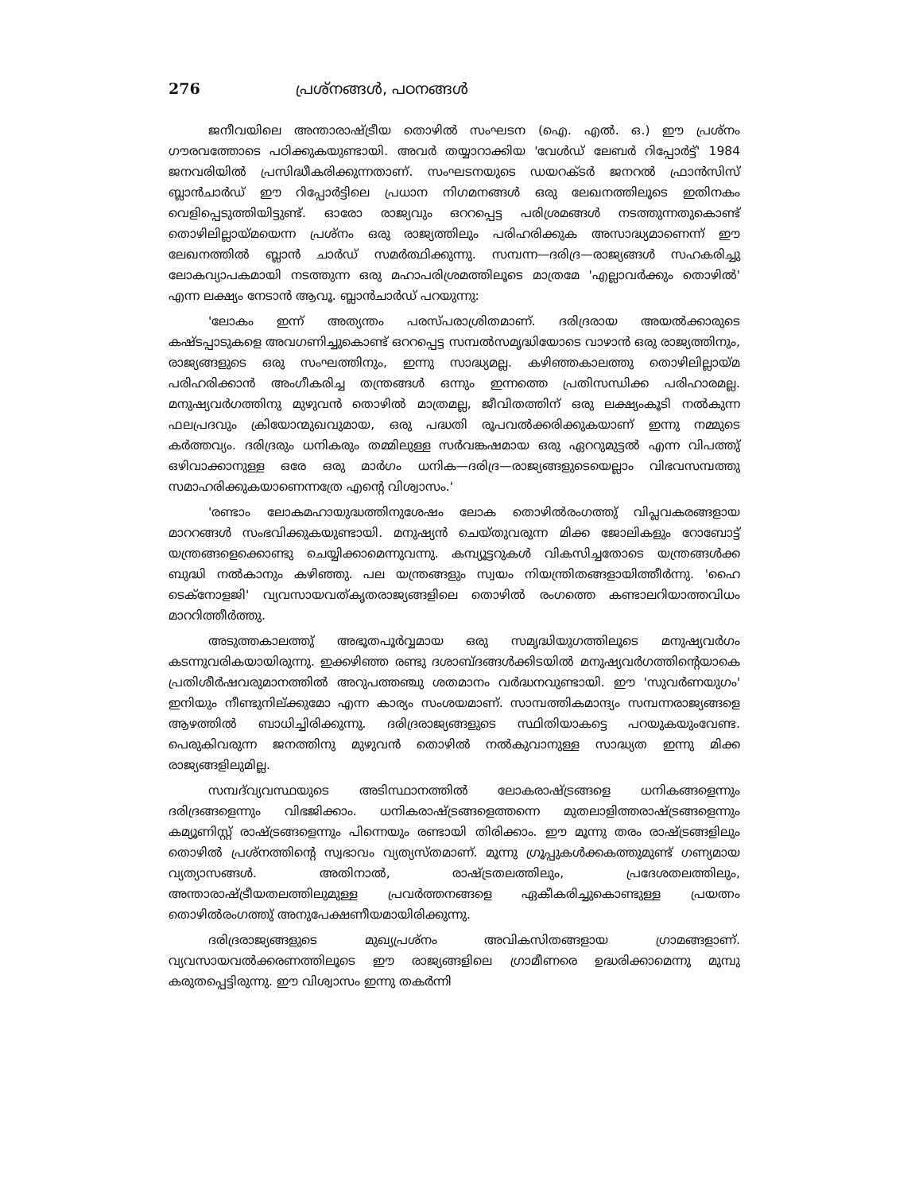276 പ്രശ്നങ്ങൾ, പഠനങ്ങൾ
ജനീവയിലെ അന്താരാഷ്ട്രീയ തൊഴിൽ സംഘടന (ഐ. എൽ. ഒ.) ഈ പ്രശ്നം ഗൗരവത്തോടെ പഠിക്കുകയുണ്ടായി. അവർ തയ്യാറാക്കിയ 'വേൾഡ് ലേബർ റിപ്പോർട്ട്' 1984 ജനവരിയിൽ പ്രസിദ്ധീകരിക്കുന്നതാണ്. സംഘടനയുടെ ഡയറക്ടർ ജനറൽ ഫ്രാൻസിസ് ബ്ലാൻചാർഡ് ഈ റിപ്പോർട്ടിലെ പ്രധാന നിഗമനങ്ങൾ ഒരു ലേഖനത്തിലൂടെ ഇതിനകം വെളിപ്പെടുത്തിയിട്ടുണ്ട്. ഓരോ രാജ്യവും ഒററപ്പെട്ട പരിശ്രമങ്ങൾ നടത്തുന്നതുകൊണ്ട് തൊഴിലില്ലായ്മയെന്ന പ്രശ്നം ഒരു രാജ്യത്തിലും പരിഹരിക്കുക അസാദ്ധ്യമാണെന്ന് ഈ ലേഖനത്തിൽ ബ്ലാൻ ചാർഡ് സമർത്ഥിക്കുന്നു. സമ്പന്ന—ദരിദ്ര—രാജ്യങ്ങൾ സഹകരിച്ചു ലോകവ്യാപകമായി നടത്തുന്ന ഒരു മഹാപരിശ്രമത്തിലൂടെ മാത്രമേ 'എല്ലാവർക്കും തൊഴിൽ' എന്ന ലക്ഷ്യം നേടാൻ ആവൂ. ബ്ലാൻചാർഡ് പറയുന്നു:
'ലോകം ഇന്ന് അത്യന്തം പരസ്പരാശ്രിതമാണ്. ദരിദ്രരായ അയൽക്കാരുടെ കഷ്ടപ്പാടുകളെ അവഗണിച്ചുകൊണ്ട് ഒററപ്പെട്ട സമ്പൽസമൃദ്ധിയോടെ വാഴാൻ ഒരു രാജ്യത്തിനും, രാജ്യങ്ങളുടെ ഒരു സംഘത്തിനും, ഇന്നു സാദ്ധ്യമല്ല. കഴിഞ്ഞകാലത്തു തൊഴിലില്ലായ്മ പരിഹരിക്കാൻ അംഗീകരിച്ച തന്ത്രങ്ങൾ ഒന്നും ഇന്നത്തെ പ്രതിസന്ധിക്ക പരിഹാരമല്ല. മനുഷ്യവർഗത്തിനു മുഴുവൻ തൊഴിൽ മാത്രമല്ല, ജീവിതത്തിന് ഒരു ലക്ഷ്യംകൂടി നൽകുന്ന ഫലപ്രദവും ക്രിയോന്മുഖവുമായ, ഒരു പദ്ധതി രൂപവൽക്കരിക്കുകയാണ് ഇന്നു നമ്മുടെ കർത്തവ്യം. ദരിദ്രരും ധനികരും തമ്മിലുള്ള സർവങ്കഷമായ ഒരു ഏററുമുട്ടൽ എന്ന വിപത്തു് ഒഴിവാക്കാനുള്ള ഒരേ ഒരു മാർഗം ധനിക—ദരിദ്ര—രാജ്യങ്ങളുടെയെല്ലാം വിഭവസമ്പത്തു സമാഹരിക്കുകയാണെന്നത്രേ എന്റെ വിശ്വാസം.'
'രണ്ടാം ലോകമഹായുദ്ധത്തിനുശേഷം ലോക തൊഴിൽരംഗത്തു് വിപ്ലവകരങ്ങളായ മാററങ്ങൾ സംഭവിക്കുകയുണ്ടായി. മനുഷ്യൻ ചെയ്തുവരുന്ന മിക്ക ജോലികളും റോബോട്ട് യന്ത്രങ്ങളെക്കൊണ്ടു ചെയ്യിക്കാമെന്നുവന്നു. കമ്പ്യൂട്ടറുകൾ വികസിച്ചതോടെ യന്ത്രങ്ങൾക്ക ബുദ്ധി നൽകാനും കഴിഞ്ഞു. പല യന്ത്രങ്ങളും സ്വയം നിയന്ത്രിതങ്ങളായിത്തീർന്നു. 'ഹൈ ടെക്നോളജി' വ്യവസായവത്കൃതരാജ്യങ്ങളിലെ തൊഴിൽ രംഗത്തെ കണ്ടാലറിയാത്തവിധം മാററിത്തീർത്തു.
അടുത്തകാലത്തു് അഭൂതപൂർവ്വമായ ഒരു സമൃദ്ധിയുഗത്തിലൂടെ മനുഷ്യവർഗം കടന്നുവരികയായിരുന്നു. ഇക്കഴിഞ്ഞ രണ്ടു ദശാബ്ദങ്ങൾക്കിടയിൽ മനുഷ്യവർഗത്തിന്റെയാകെ പ്രതിശീർഷവരുമാനത്തിൽ അറുപത്തഞ്ചു ശതമാനം വർദ്ധനവുണ്ടായി. ഈ 'സുവർണയുഗം' ഇനിയും നീണ്ടുനില്ക്കുമോ എന്ന കാര്യം സംശയമാണ്. സാമ്പത്തികമാന്ദ്യം സമ്പന്നരാജ്യങ്ങളെ ആഴത്തിൽ ബാധിച്ചിരിക്കുന്നു. ദരിദ്രരാജ്യങ്ങളുടെ സ്ഥിതിയാകട്ടെ പറയുകയുംവേണ്ട. പെരുകിവരുന്ന ജനത്തിനു മുഴുവൻ തൊഴിൽ നൽകുവാനുള്ള സാദ്ധ്യത ഇന്നു മിക്ക രാജ്യങ്ങളിലുമില്ല.
സമ്പദ്‌വ്യവസ്ഥയുടെ അടിസ്ഥാനത്തിൽ ലോകരാഷ്ട്രങ്ങളെ ധനികങ്ങളെന്നും ദരിദ്രങ്ങളെന്നും വിഭജിക്കാം. ധനികരാഷ്ട്രങ്ങളെത്തന്നെ മുതലാളിത്തരാഷ്ട്രങ്ങളെന്നും കമ്യൂണിസ്റ്റ് രാഷ്ട്രങ്ങളെന്നും പിന്നെയും രണ്ടായി തിരിക്കാം. ഈ മൂന്നു തരം രാഷ്ട്രങ്ങളിലും തൊഴിൽ പ്രശ്നത്തിന്റെ സ്വഭാവം വ്യത്യസ്തമാണ്. മൂന്നു ഗ്രൂപ്പുകൾക്കകത്തുമുണ്ട് ഗണ്യമായ വ്യത്യാസങ്ങൾ. അതിനാൽ, രാഷ്ട്രതലത്തിലും, പ്രദേശതലത്തിലും, അന്താരാഷ്ട്രീയതലത്തിലുമുള്ള പ്രവർത്തനങ്ങളെ ഏകീകരിച്ചുകൊണ്ടുള്ള പ്രയത്നം തൊഴിൽരംഗത്തു് അനുപേക്ഷണീയമായിരിക്കുന്നു.
ദരിദ്രരാജ്യങ്ങളുടെ മുഖ്യപ്രശ്നം അവികസിതങ്ങളായ ഗ്രാമങ്ങളാണ്. വ്യവസായവൽക്കരണത്തിലൂടെ ഈ രാജ്യങ്ങളിലെ ഗ്രാമീണരെ ഉദ്ധരിക്കാമെന്നു മുമ്പു കരുതപ്പെട്ടിരുന്നു. ഈ വിശ്വാസം ഇന്നു തകർന്നി